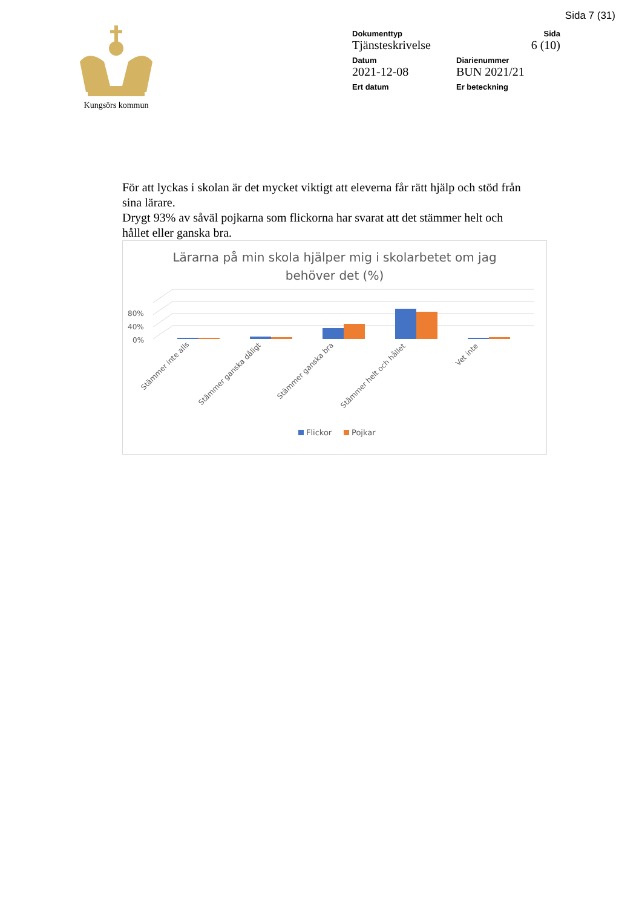Sida 7 (31)
Kungsörs kommun
Dokumenttyp
Tjänsteskrivelse
Sida
6 (10)
Datum
2021-12-08
Diarienummer
BUN 2021/21
Ert datum Er beteckning
För att lyckas i skolan är det mycket viktigt att eleverna får rätt hjälp och stöd från sina lärare.
Drygt 93% av såväl pojkarna som flickorna har svarat att det stämmer helt och hållet eller ganska bra.
Lärarna på min skola hjälper mig i skolarbetet om jag
behöver det (%)
80%
40%
0%
Stämmer inte alls
Stämmer ganska dåligt
Stämmer ganska bra
Stämmer helt och hållet
Vet inte
Flickor
Pojkar